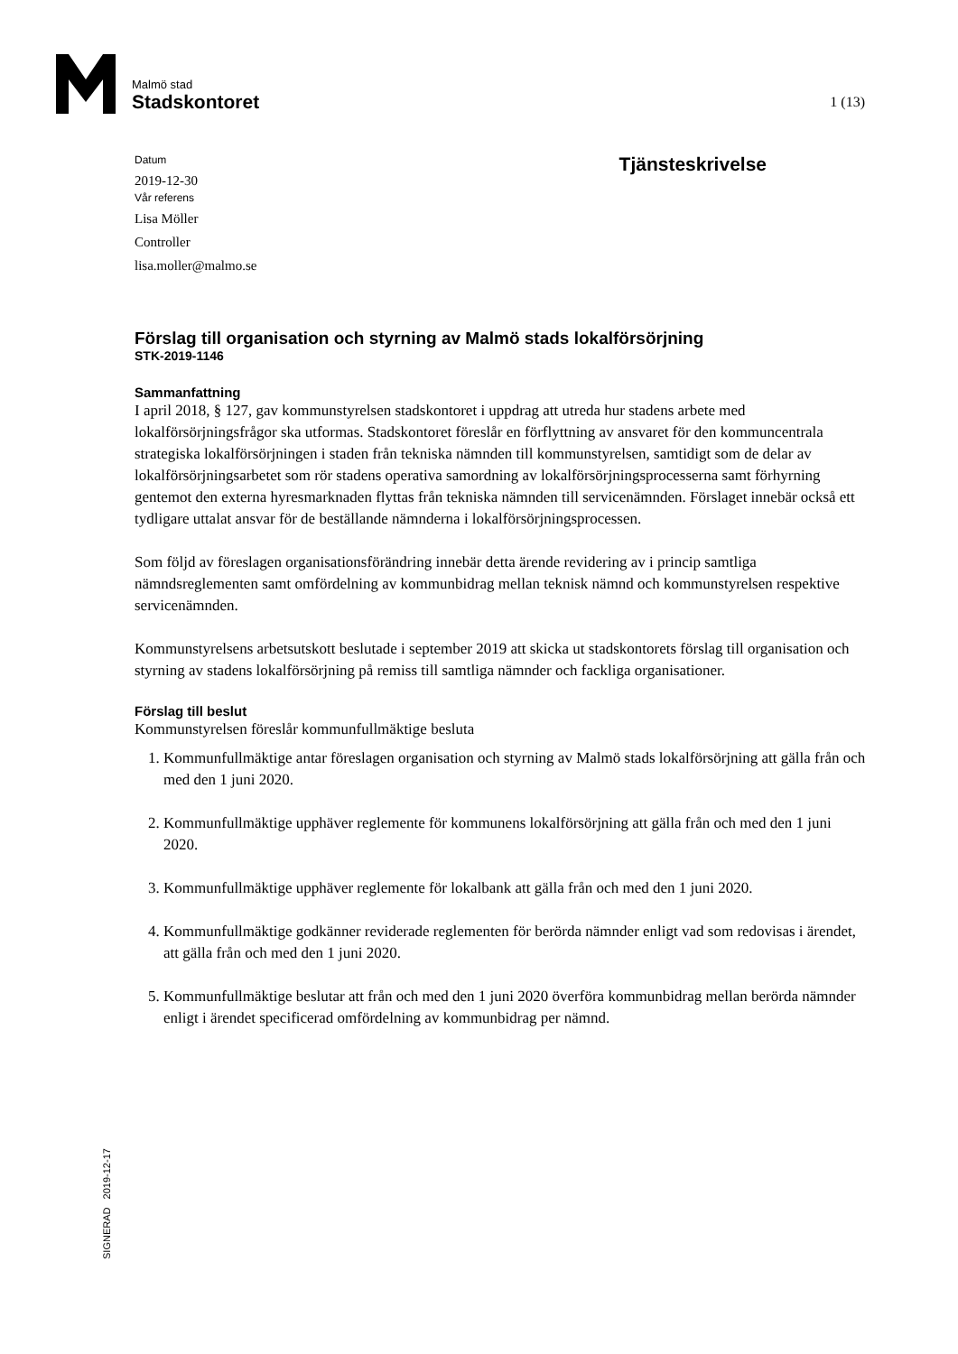Malmö stad
Stadskontoret
1 (13)
Datum
2019-12-30
Vår referens
Lisa Möller
Controller
lisa.moller@malmo.se
Tjänsteskrivelse
Förslag till organisation och styrning av Malmö stads lokalförsörjning
STK-2019-1146
Sammanfattning
I april 2018, § 127, gav kommunstyrelsen stadskontoret i uppdrag att utreda hur stadens arbete med lokalförsörjningsfrågor ska utformas. Stadskontoret föreslår en förflyttning av ansvaret för den kommuncentrala strategiska lokalförsörjningen i staden från tekniska nämnden till kommunstyrelsen, samtidigt som de delar av lokalförsörjningsarbetet som rör stadens operativa samordning av lokalförsörjningsprocesserna samt förhyrning gentemot den externa hyresmarknaden flyttas från tekniska nämnden till servicenämnden. Förslaget innebär också ett tydligare uttalat ansvar för de beställande nämnderna i lokalförsörjningsprocessen.
Som följd av föreslagen organisationsförändring innebär detta ärende revidering av i princip samtliga nämndsreglementen samt omfördelning av kommunbidrag mellan teknisk nämnd och kommunstyrelsen respektive servicenämnden.
Kommunstyrelsens arbetsutskott beslutade i september 2019 att skicka ut stadskontorets förslag till organisation och styrning av stadens lokalförsörjning på remiss till samtliga nämnder och fackliga organisationer.
Förslag till beslut
Kommunstyrelsen föreslår kommunfullmäktige besluta
1. Kommunfullmäktige antar föreslagen organisation och styrning av Malmö stads lokalförsörjning att gälla från och med den 1 juni 2020.
2. Kommunfullmäktige upphäver reglemente för kommunens lokalförsörjning att gälla från och med den 1 juni 2020.
3. Kommunfullmäktige upphäver reglemente för lokalbank att gälla från och med den 1 juni 2020.
4. Kommunfullmäktige godkänner reviderade reglementen för berörda nämnder enligt vad som redovisas i ärendet, att gälla från och med den 1 juni 2020.
5. Kommunfullmäktige beslutar att från och med den 1 juni 2020 överföra kommunbidrag mellan berörda nämnder enligt i ärendet specificerad omfördelning av kommunbidrag per nämnd.
SIGNERAD 2019-12-17